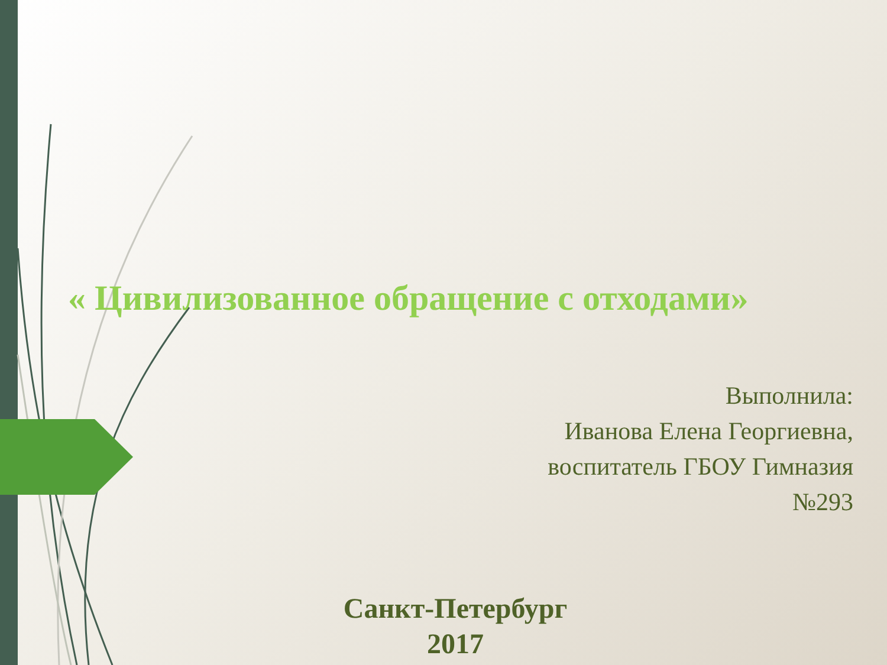« Цивилизованное обращение с отходами»
Выполнила:
Иванова Елена Георгиевна,
воспитатель ГБОУ Гимназия
№293
Санкт-Петербург
2017